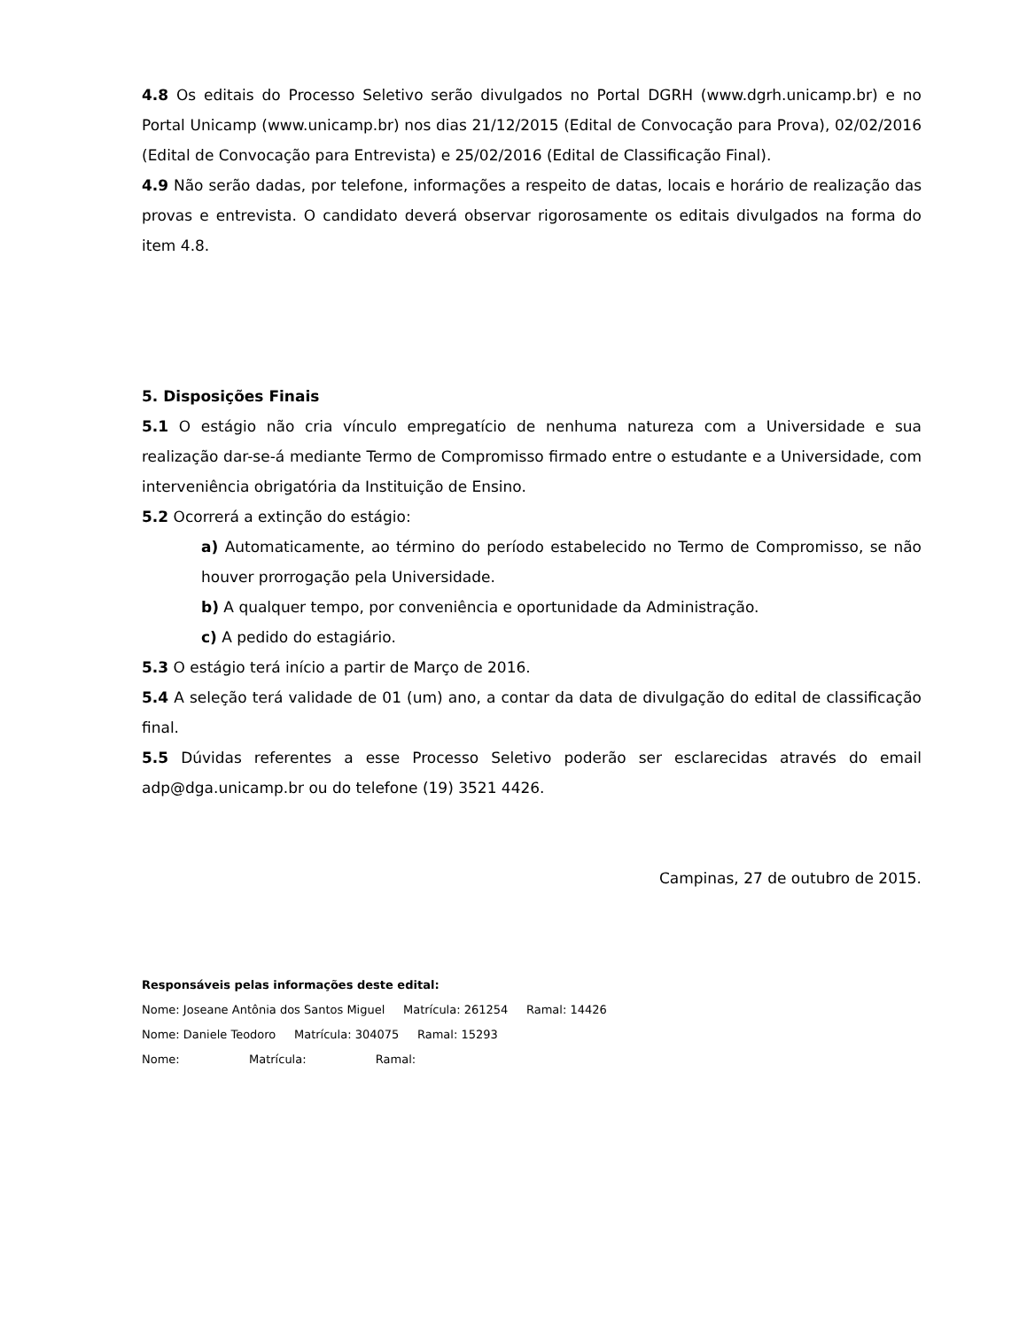4.8 Os editais do Processo Seletivo serão divulgados no Portal DGRH (www.dgrh.unicamp.br) e no Portal Unicamp (www.unicamp.br) nos dias 21/12/2015 (Edital de Convocação para Prova), 02/02/2016 (Edital de Convocação para Entrevista) e 25/02/2016 (Edital de Classificação Final).
4.9 Não serão dadas, por telefone, informações a respeito de datas, locais e horário de realização das provas e entrevista. O candidato deverá observar rigorosamente os editais divulgados na forma do item 4.8.
5. Disposições Finais
5.1 O estágio não cria vínculo empregatício de nenhuma natureza com a Universidade e sua realização dar-se-á mediante Termo de Compromisso firmado entre o estudante e a Universidade, com interveniência obrigatória da Instituição de Ensino.
5.2 Ocorrerá a extinção do estágio:
a) Automaticamente, ao término do período estabelecido no Termo de Compromisso, se não houver prorrogação pela Universidade.
b) A qualquer tempo, por conveniência e oportunidade da Administração.
c) A pedido do estagiário.
5.3 O estágio terá início a partir de Março de 2016.
5.4 A seleção terá validade de 01 (um) ano, a contar da data de divulgação do edital de classificação final.
5.5 Dúvidas referentes a esse Processo Seletivo poderão ser esclarecidas através do email adp@dga.unicamp.br ou do telefone (19) 3521 4426.
Campinas, 27 de outubro de 2015.
Responsáveis pelas informações deste edital:
Nome: Joseane Antônia dos Santos Miguel Matrícula: 261254 Ramal: 14426
Nome: Daniele Teodoro Matrícula: 304075 Ramal: 15293
Nome: Matrícula: Ramal: